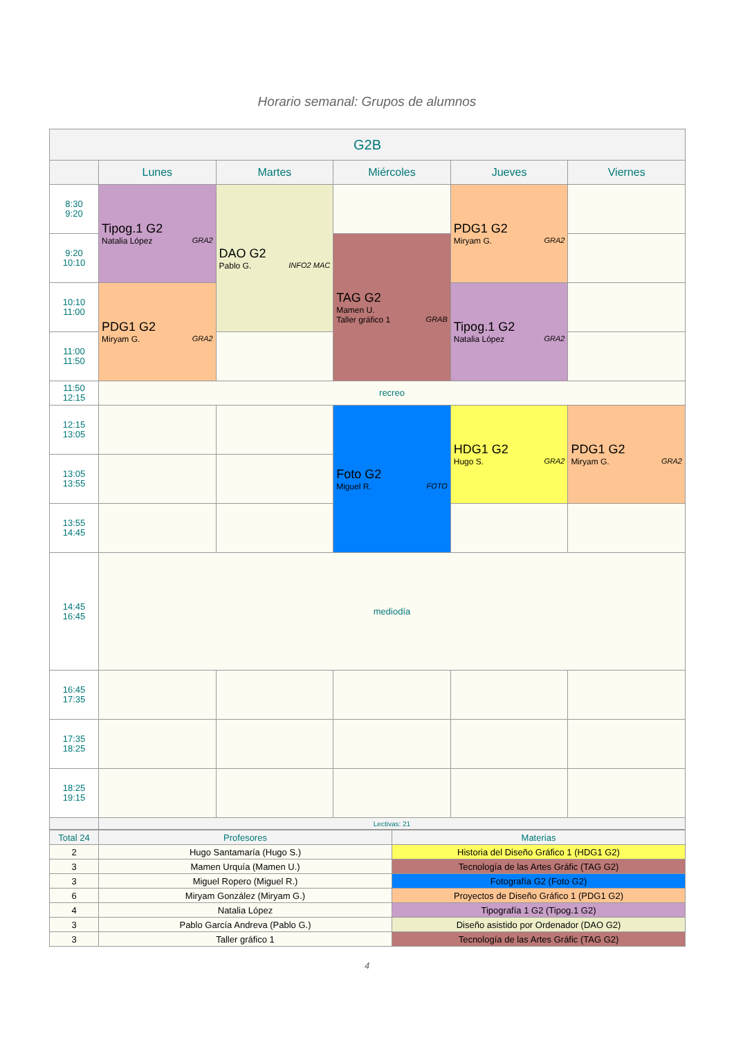Horario semanal: Grupos de alumnos
| G2B | | | | | |
| --- | --- | --- | --- | --- | --- |
| | Lunes | Martes | Miércoles | Jueves | Viernes |
| 8:30 9:20 | Tipog.1 G2 Natalia López GRA2 | DAO G2 Pablo G. INFO2 MAC | | PDG1 G2 Miryam G. GRA2 | |
| 9:20 10:10 | | | TAG G2 Mamen U. Taller gráfico 1 GRAB | | |
| 10:10 11:00 | PDG1 G2 Miryam G. GRA2 | | | Tipog.1 G2 Natalia López GRA2 | |
| 11:00 11:50 | | | | | |
| 11:50 12:15 | recreo | | | | |
| 12:15 13:05 | | | Foto G2 Miguel R. FOTO | HDG1 G2 Hugo S. GRA2 | PDG1 G2 Miryam G. GRA2 |
| 13:05 13:55 | | | | | |
| 13:55 14:45 | | | | | |
| 14:45 16:45 | mediodía | | | | |
| 16:45 17:35 | | | | | |
| 17:35 18:25 | | | | | |
| 18:25 19:15 | | | | | |
| | Lectivas: 21 | | | | |
| Total 24 | Profesores | Materias |
| 2 | Hugo Santamaría (Hugo S.) | Historia del Diseño Gráfico 1 (HDG1 G2) |
| 3 | Mamen Urquía (Mamen U.) | Tecnología de las Artes Gráfic (TAG G2) |
| 3 | Miguel Ropero (Miguel R.) | Fotografía G2 (Foto G2) |
| 6 | Miryam González (Miryam G.) | Proyectos de Diseño Gráfico 1 (PDG1 G2) |
| 4 | Natalia López | Tipografía 1 G2 (Tipog.1 G2) |
| 3 | Pablo García Andreva (Pablo G.) | Diseño asistido por Ordenador (DAO G2) |
| 3 | Taller gráfico 1 | Tecnología de las Artes Gráfic (TAG G2) |
4